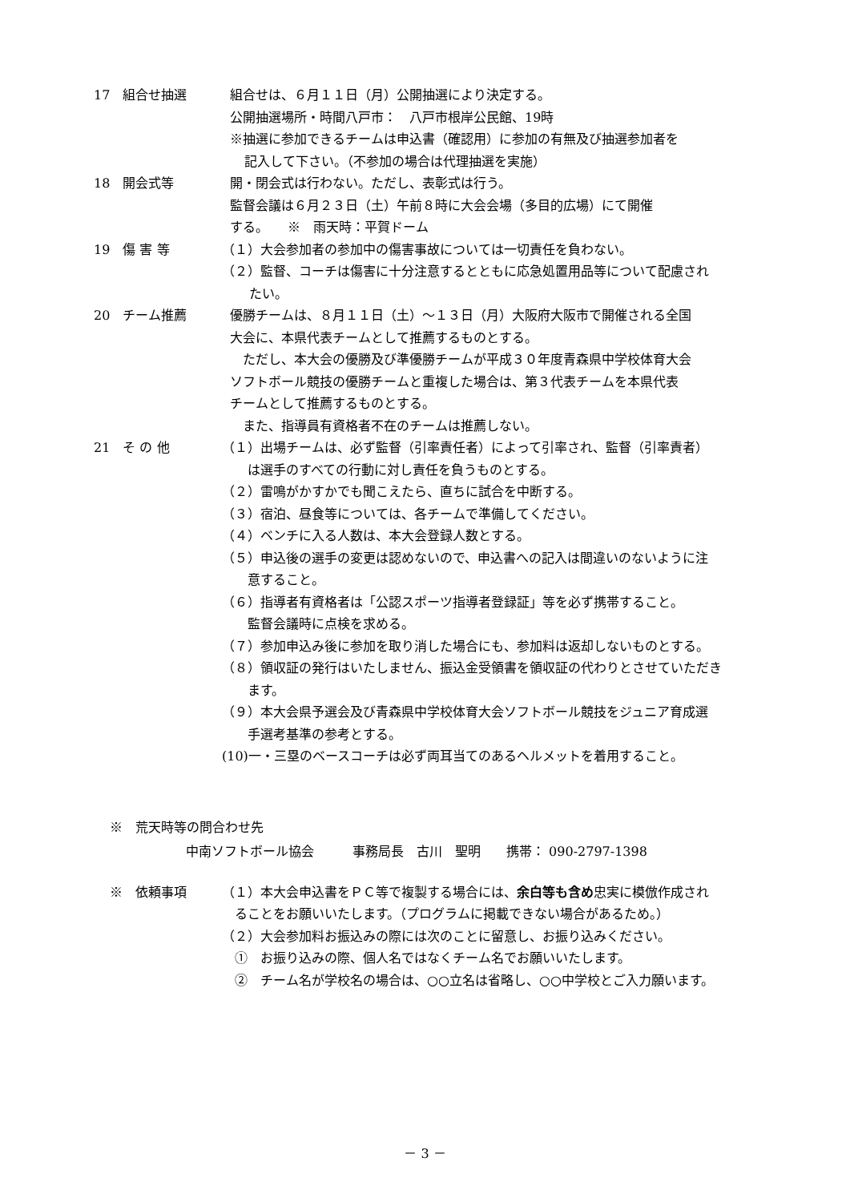17　組合せ抽選 組合せは、６月１１日（月）公開抽選により決定する。
公開抽選場所・時間八戸市：　八戸市根岸公民館、19時
※抽選に参加できるチームは申込書（確認用）に参加の有無及び抽選参加者を
記入して下さい。（不参加の場合は代理抽選を実施）
18　開会式等 開・閉会式は行わない。ただし、表彰式は行う。
監督会議は６月２３日（土）午前８時に大会会場（多目的広場）にて開催
する。　　※　雨天時：平賀ドーム
19　傷 害 等 （１）大会参加者の参加中の傷害事故については一切責任を負わない。
（２）監督、コーチは傷害に十分注意するとともに応急処置用品等について配慮され
　たい。
20　チーム推薦 優勝チームは、８月１１日（土）～１３日（月）大阪府大阪市で開催される全国
大会に、本県代表チームとして推薦するものとする。
　ただし、本大会の優勝及び準優勝チームが平成３０年度青森県中学校体育大会
ソフトボール競技の優勝チームと重複した場合は、第３代表チームを本県代表
チームとして推薦するものとする。
　また、指導員有資格者不在のチームは推薦しない。
21　そ の 他 （１）出場チームは、必ず監督（引率責任者）によって引率され、監督（引率責者）
　　は選手のすべての行動に対し責任を負うものとする。
（２）雷鳴がかすかでも聞こえたら、直ちに試合を中断する。
（３）宿泊、昼食等については、各チームで準備してください。
（４）ベンチに入る人数は、本大会登録人数とする。
（５）申込後の選手の変更は認めないので、申込書への記入は間違いのないように注
　　意すること。
（６）指導者有資格者は「公認スポーツ指導者登録証」等を必ず携帯すること。
　　監督会議時に点検を求める。
（７）参加申込み後に参加を取り消した場合にも、参加料は返却しないものとする。
（８）領収証の発行はいたしません、振込金受領書を領収証の代わりとさせていただき
　　ます。
（９）本大会県予選会及び青森県中学校体育大会ソフトボール競技をジュニア育成選
　　手選考基準の参考とする。
(10)一・三塁のベースコーチは必ず両耳当てのあるヘルメットを着用すること。
※　荒天時等の問合わせ先
中南ソフトボール協会　　　事務局長　古川　聖明　　携帯： 090-2797-1398
※　依頼事項 （１）本大会申込書をＰＣ等で複製する場合には、余白等も含め忠実に模倣作成され
　ることをお願いいたします。（プログラムに掲載できない場合があるため。）
（２）大会参加料お振込みの際には次のことに留意し、お振り込みください。
　①　お振り込みの際、個人名ではなくチーム名でお願いいたします。
　②　チーム名が学校名の場合は、○○立名は省略し、○○中学校とご入力願います。
－ 3 －